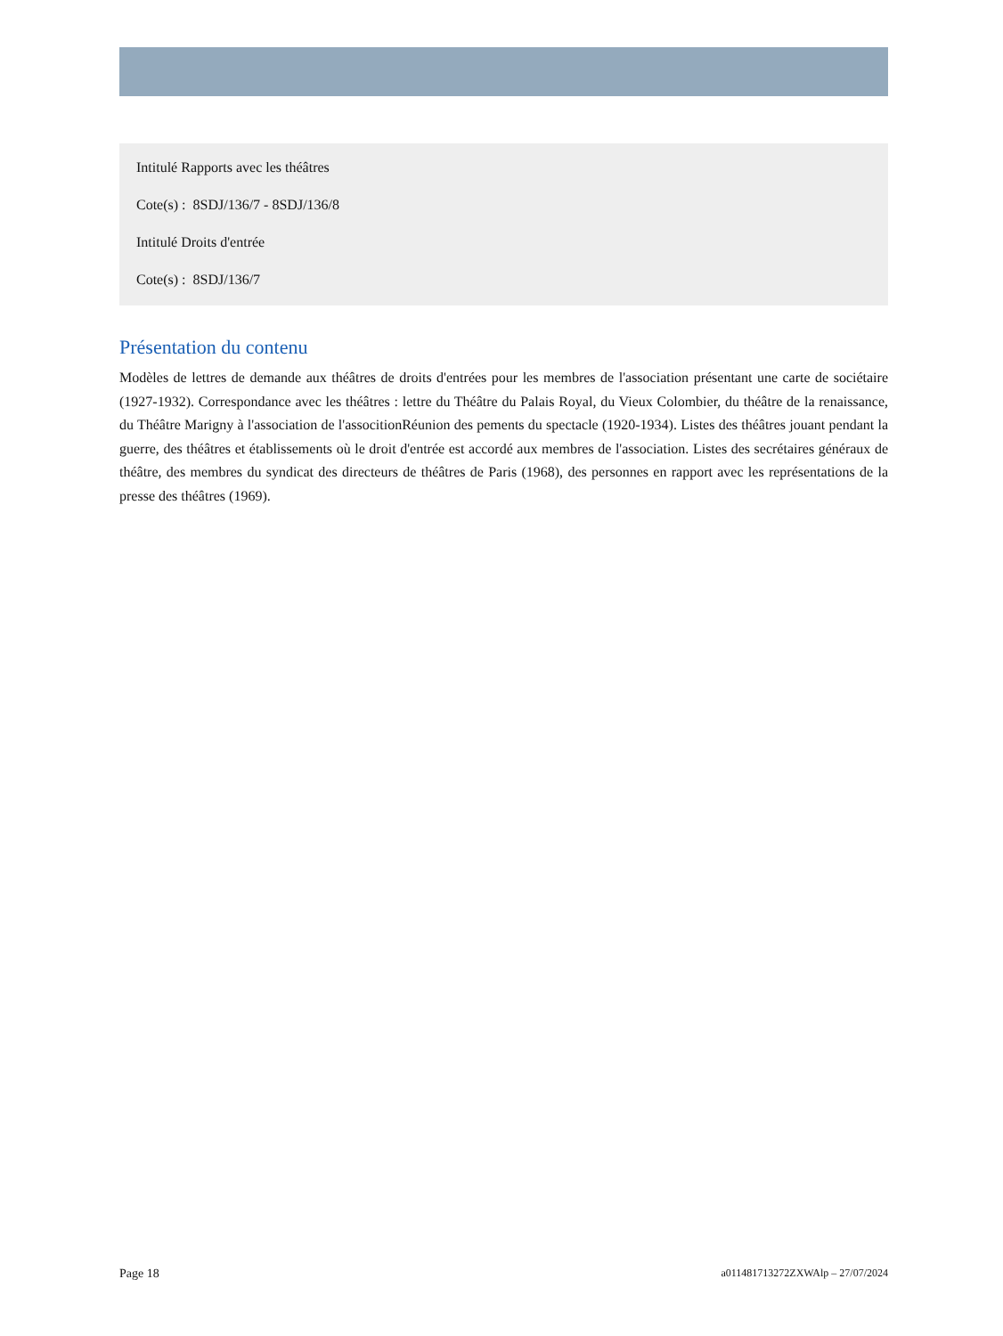Intitulé Rapports avec les théâtres
Cote(s) : 8SDJ/136/7 - 8SDJ/136/8
Intitulé Droits d'entrée
Cote(s) : 8SDJ/136/7
Présentation du contenu
Modèles de lettres de demande aux théâtres de droits d'entrées pour les membres de l'association présentant une carte de sociétaire (1927-1932). Correspondance avec les théâtres : lettre du Théâtre du Palais Royal, du Vieux Colombier, du théâtre de la renaissance, du Théâtre Marigny à l'association de l'associtionRéunion des pements du spectacle (1920-1934). Listes des théâtres jouant pendant la guerre, des théâtres et établissements où le droit d'entrée est accordé aux membres de l'association. Listes des secrétaires généraux de théâtre, des membres du syndicat des directeurs de théâtres de Paris (1968), des personnes en rapport avec les représentations de la presse des théâtres (1969).
Page 18 a011481713272ZXWAlp – 27/07/2024